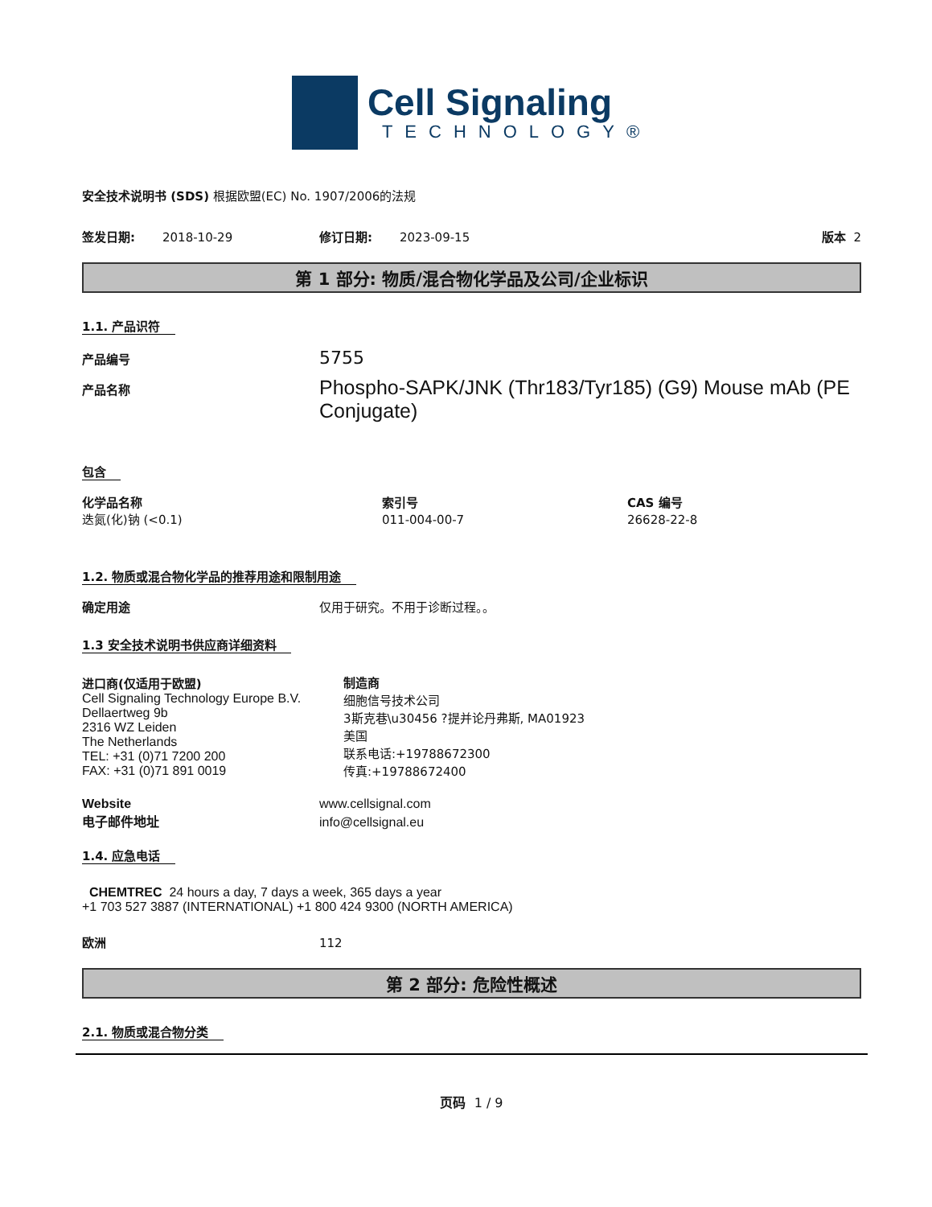Cell Signaling
TECHNOLOGY®
安全技术说明书 (SDS) 根据欧盟(EC) No. 1907/2006的法规
签发日期: 2018-10-29 修订日期: 2023-09-15 版本 2
第 1 部分: 物质/混合物化学品及公司/企业标识
1.1. 产品识符
产品编号 5755
产品名称 Phospho-SAPK/JNK (Thr183/Tyr185) (G9) Mouse mAb (PE Conjugate)
包含
化学品名称 索引号 CAS 编号
迭氮(化)钠 (<0.1) 011-004-00-7 26628-22-8
1.2. 物质或混合物化学品的推荐用途和限制用途
确定用途 仅用于研究。不用于诊断过程。。
1.3 安全技术说明书供应商详细资料
进口商(仅适用于欧盟)
Cell Signaling Technology Europe B.V.
Dellaertweg 9b
2316 WZ Leiden
The Netherlands
TEL: +31 (0)71 7200 200
FAX: +31 (0)71 891 0019
制造商
细胞信号技术公司
3斯克巷\u30456 ?提并论丹弗斯, MA01923
美国
联系电话:+19788672300
传真:+19788672400
Website www.cellsignal.com
电子邮件地址 info@cellsignal.eu
1.4. 应急电话
CHEMTREC 24 hours a day, 7 days a week, 365 days a year
+1 703 527 3887 (INTERNATIONAL) +1 800 424 9300 (NORTH AMERICA)
欧洲 112
第 2 部分: 危险性概述
2.1. 物质或混合物分类
页码 1 / 9